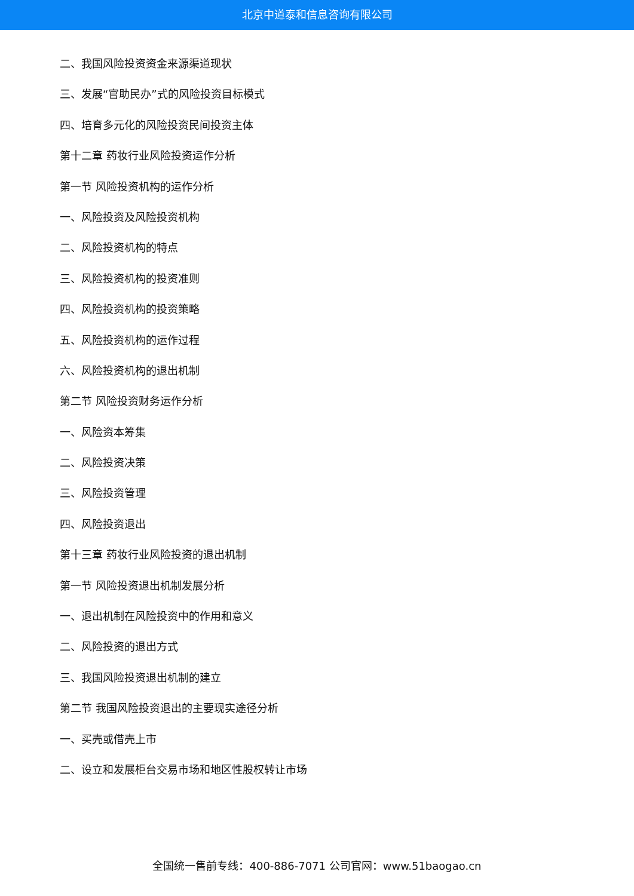北京中道泰和信息咨询有限公司
二、我国风险投资资金来源渠道现状
三、发展“官助民办”式的风险投资目标模式
四、培育多元化的风险投资民间投资主体
第十二章 药妆行业风险投资运作分析
第一节 风险投资机构的运作分析
一、风险投资及风险投资机构
二、风险投资机构的特点
三、风险投资机构的投资准则
四、风险投资机构的投资策略
五、风险投资机构的运作过程
六、风险投资机构的退出机制
第二节 风险投资财务运作分析
一、风险资本筹集
二、风险投资决策
三、风险投资管理
四、风险投资退出
第十三章 药妆行业风险投资的退出机制
第一节 风险投资退出机制发展分析
一、退出机制在风险投资中的作用和意义
二、风险投资的退出方式
三、我国风险投资退出机制的建立
第二节 我国风险投资退出的主要现实途径分析
一、买壳或借壳上市
二、设立和发展柜台交易市场和地区性股权转让市场
全国统一售前专线：400-886-7071 公司官网：www.51baogao.cn